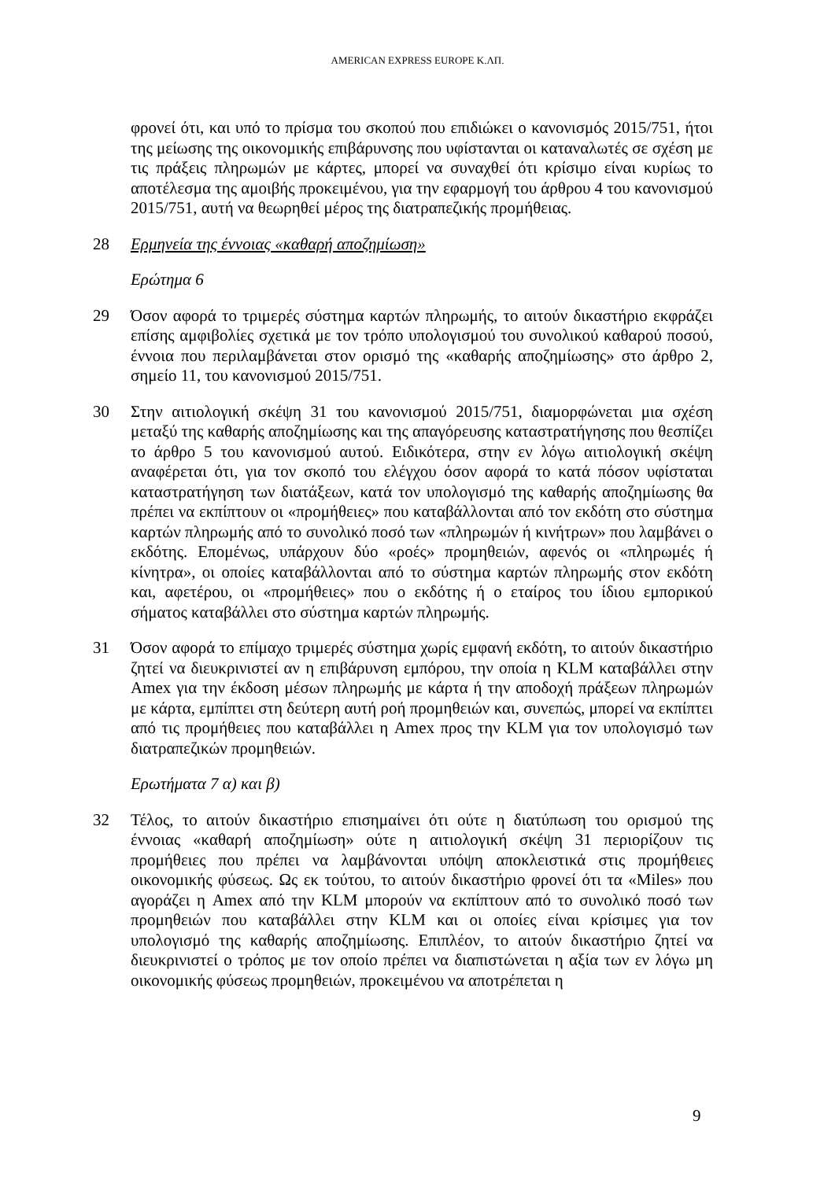AMERICAN EXPRESS EUROPE Κ.ΛΠ.
φρονεί ότι, και υπό το πρίσμα του σκοπού που επιδιώκει ο κανονισμός 2015/751, ήτοι της μείωσης της οικονομικής επιβάρυνσης που υφίστανται οι καταναλωτές σε σχέση με τις πράξεις πληρωμών με κάρτες, μπορεί να συναχθεί ότι κρίσιμο είναι κυρίως το αποτέλεσμα της αμοιβής προκειμένου, για την εφαρμογή του άρθρου 4 του κανονισμού 2015/751, αυτή να θεωρηθεί μέρος της διατραπεζικής προμήθειας.
28 Ερμηνεία της έννοιας «καθαρή αποζημίωση»
Ερώτημα 6
29 Όσον αφορά το τριμερές σύστημα καρτών πληρωμής, το αιτούν δικαστήριο εκφράζει επίσης αμφιβολίες σχετικά με τον τρόπο υπολογισμού του συνολικού καθαρού ποσού, έννοια που περιλαμβάνεται στον ορισμό της «καθαρής αποζημίωσης» στο άρθρο 2, σημείο 11, του κανονισμού 2015/751.
30 Στην αιτιολογική σκέψη 31 του κανονισμού 2015/751, διαμορφώνεται μια σχέση μεταξύ της καθαρής αποζημίωσης και της απαγόρευσης καταστρατήγησης που θεσπίζει το άρθρο 5 του κανονισμού αυτού. Ειδικότερα, στην εν λόγω αιτιολογική σκέψη αναφέρεται ότι, για τον σκοπό του ελέγχου όσον αφορά το κατά πόσον υφίσταται καταστρατήγηση των διατάξεων, κατά τον υπολογισμό της καθαρής αποζημίωσης θα πρέπει να εκπίπτουν οι «προμήθειες» που καταβάλλονται από τον εκδότη στο σύστημα καρτών πληρωμής από το συνολικό ποσό των «πληρωμών ή κινήτρων» που λαμβάνει ο εκδότης. Επομένως, υπάρχουν δύο «ροές» προμηθειών, αφενός οι «πληρωμές ή κίνητρα», οι οποίες καταβάλλονται από το σύστημα καρτών πληρωμής στον εκδότη και, αφετέρου, οι «προμήθειες» που ο εκδότης ή ο εταίρος του ίδιου εμπορικού σήματος καταβάλλει στο σύστημα καρτών πληρωμής.
31 Όσον αφορά το επίμαχο τριμερές σύστημα χωρίς εμφανή εκδότη, το αιτούν δικαστήριο ζητεί να διευκρινιστεί αν η επιβάρυνση εμπόρου, την οποία η KLM καταβάλλει στην Amex για την έκδοση μέσων πληρωμής με κάρτα ή την αποδοχή πράξεων πληρωμών με κάρτα, εμπίπτει στη δεύτερη αυτή ροή προμηθειών και, συνεπώς, μπορεί να εκπίπτει από τις προμήθειες που καταβάλλει η Amex προς την KLM για τον υπολογισμό των διατραπεζικών προμηθειών.
Ερωτήματα 7 α) και β)
32 Τέλος, το αιτούν δικαστήριο επισημαίνει ότι ούτε η διατύπωση του ορισμού της έννοιας «καθαρή αποζημίωση» ούτε η αιτιολογική σκέψη 31 περιορίζουν τις προμήθειες που πρέπει να λαμβάνονται υπόψη αποκλειστικά στις προμήθειες οικονομικής φύσεως. Ως εκ τούτου, το αιτούν δικαστήριο φρονεί ότι τα «Miles» που αγοράζει η Amex από την KLM μπορούν να εκπίπτουν από το συνολικό ποσό των προμηθειών που καταβάλλει στην KLM και οι οποίες είναι κρίσιμες για τον υπολογισμό της καθαρής αποζημίωσης. Επιπλέον, το αιτούν δικαστήριο ζητεί να διευκρινιστεί ο τρόπος με τον οποίο πρέπει να διαπιστώνεται η αξία των εν λόγω μη οικονομικής φύσεως προμηθειών, προκειμένου να αποτρέπεται η
9